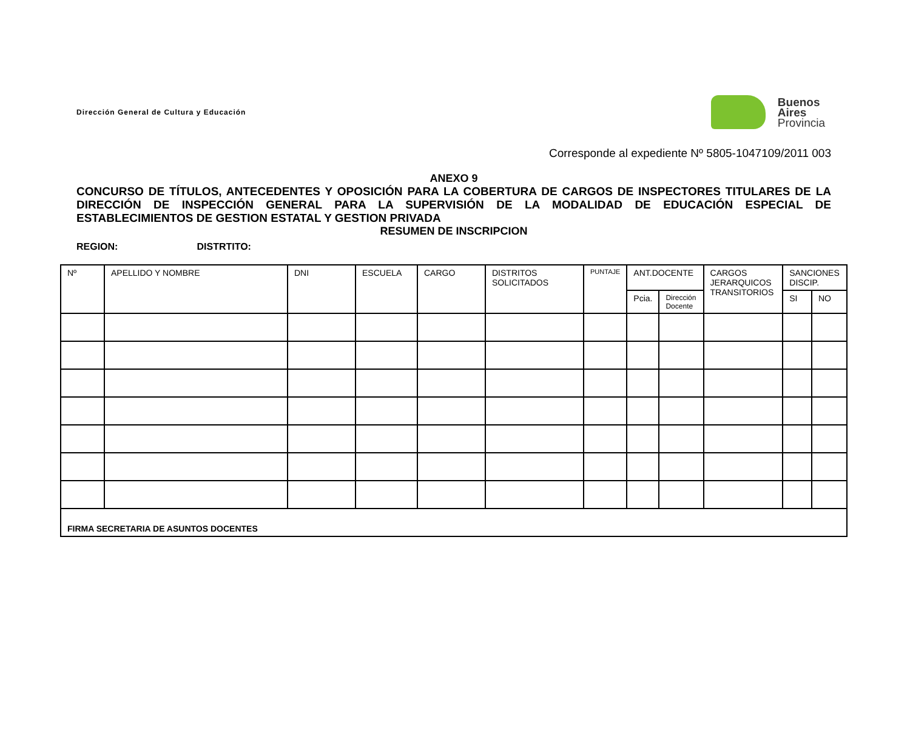Dirección General de Cultura y Educación
Buenos
Aires
Provincia
Corresponde al expediente Nº 5805-1047109/2011 003
ANEXO 9
CONCURSO DE TÍTULOS, ANTECEDENTES Y OPOSICIÓN PARA LA COBERTURA DE CARGOS DE INSPECTORES TITULARES DE LA DIRECCIÓN DE INSPECCIÓN GENERAL PARA LA SUPERVISIÓN DE LA MODALIDAD DE EDUCACIÓN ESPECIAL DE ESTABLECIMIENTOS DE GESTION ESTATAL Y GESTION PRIVADA
RESUMEN DE INSCRIPCION
REGION: DISTRTITO:
| Nº | APELLIDO Y NOMBRE | DNI | ESCUELA | CARGO | DISTRITOS SOLICITADOS | PUNTAJE | ANT.DOCENTE | | CARGOS JERARQUICOS TRANSITORIOS | SANCIONES DISCIP. | |
| --- | --- | --- | --- | --- | --- | --- | --- | --- | --- | --- | --- |
| | | | | | | | Pcia. | Dirección Docente | | SI | NO |
| FIRMA SECRETARIA DE ASUNTOS DOCENTES | | | | | | | | | | | |